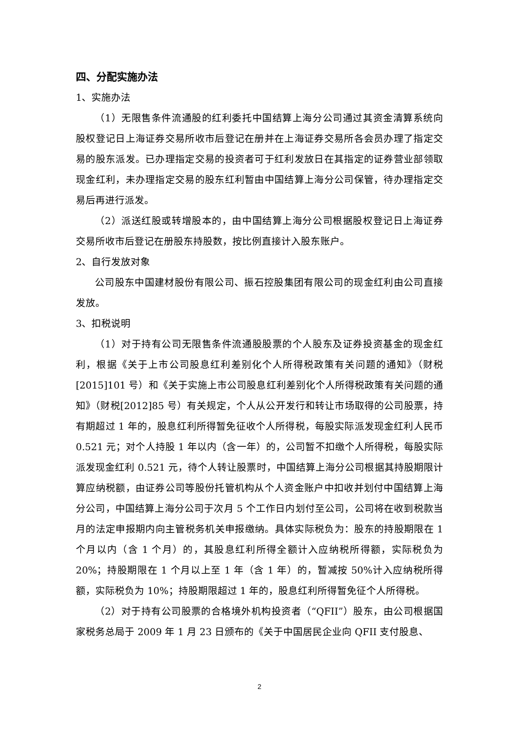四、分配实施办法
1、实施办法
（1）无限售条件流通股的红利委托中国结算上海分公司通过其资金清算系统向股权登记日上海证券交易所收市后登记在册并在上海证券交易所各会员办理了指定交易的股东派发。已办理指定交易的投资者可于红利发放日在其指定的证券营业部领取现金红利，未办理指定交易的股东红利暂由中国结算上海分公司保管，待办理指定交易后再进行派发。
（2）派送红股或转增股本的，由中国结算上海分公司根据股权登记日上海证券交易所收市后登记在册股东持股数，按比例直接计入股东账户。
2、自行发放对象
公司股东中国建材股份有限公司、振石控股集团有限公司的现金红利由公司直接发放。
3、扣税说明
（1）对于持有公司无限售条件流通股股票的个人股东及证券投资基金的现金红利，根据《关于上市公司股息红利差别化个人所得税政策有关问题的通知》（财税[2015]101 号）和《关于实施上市公司股息红利差别化个人所得税政策有关问题的通知》（财税[2012]85 号）有关规定，个人从公开发行和转让市场取得的公司股票，持有期超过 1 年的，股息红利所得暂免征收个人所得税，每股实际派发现金红利人民币 0.521 元；对个人持股 1 年以内（含一年）的，公司暂不扣缴个人所得税，每股实际派发现金红利 0.521 元，待个人转让股票时，中国结算上海分公司根据其持股期限计算应纳税额，由证券公司等股份托管机构从个人资金账户中扣收并划付中国结算上海分公司，中国结算上海分公司于次月 5 个工作日内划付至公司，公司将在收到税款当月的法定申报期内向主管税务机关申报缴纳。具体实际税负为：股东的持股期限在 1 个月以内（含 1 个月）的，其股息红利所得全额计入应纳税所得额，实际税负为 20%；持股期限在 1 个月以上至 1 年（含 1 年）的，暂减按 50%计入应纳税所得额，实际税负为 10%；持股期限超过 1 年的，股息红利所得暂免征个人所得税。
（2）对于持有公司股票的合格境外机构投资者（“QFII”）股东，由公司根据国家税务总局于 2009 年 1 月 23 日颁布的《关于中国居民企业向 QFII 支付股息、
2